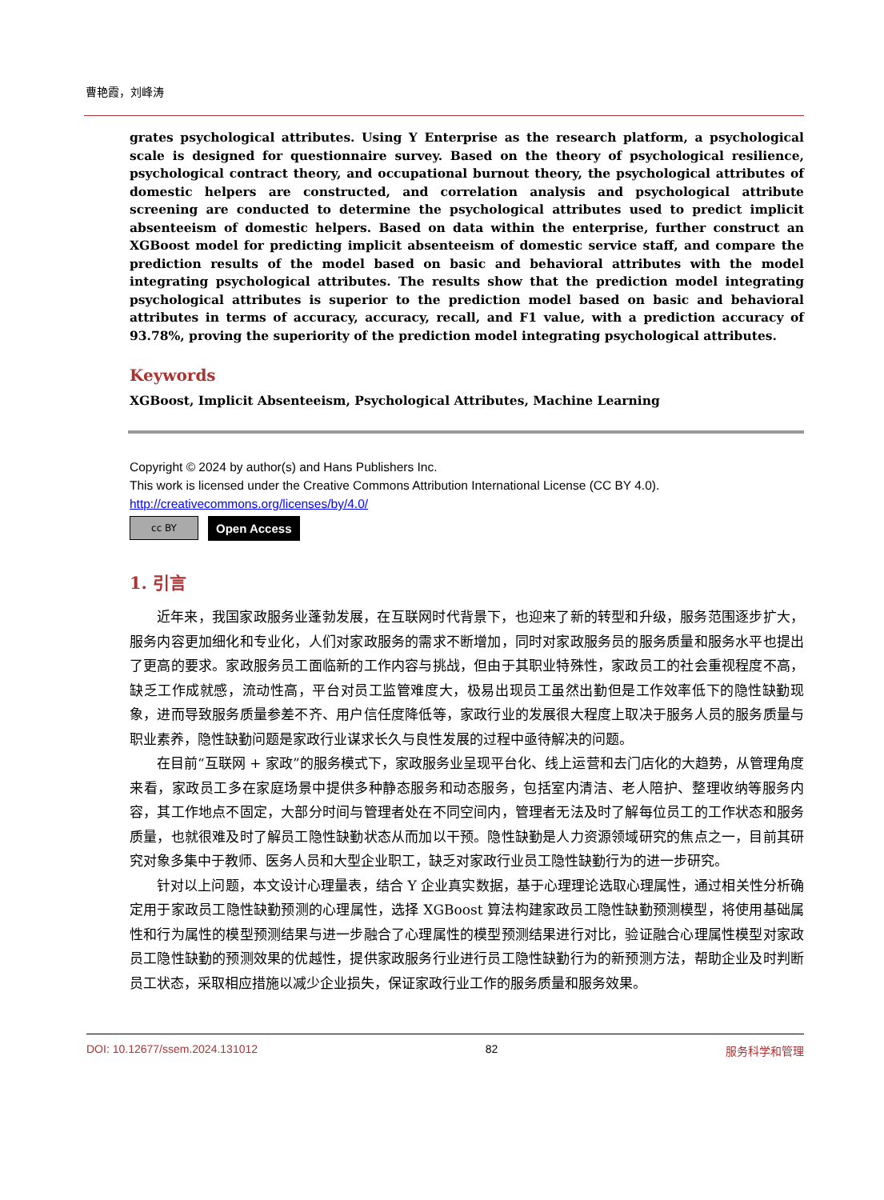曹艳霞，刘峰涛
grates psychological attributes. Using Y Enterprise as the research platform, a psychological scale is designed for questionnaire survey. Based on the theory of psychological resilience, psychological contract theory, and occupational burnout theory, the psychological attributes of domestic helpers are constructed, and correlation analysis and psychological attribute screening are conducted to determine the psychological attributes used to predict implicit absenteeism of domestic helpers. Based on data within the enterprise, further construct an XGBoost model for predicting implicit absenteeism of domestic service staff, and compare the prediction results of the model based on basic and behavioral attributes with the model integrating psychological attributes. The results show that the prediction model integrating psychological attributes is superior to the prediction model based on basic and behavioral attributes in terms of accuracy, accuracy, recall, and F1 value, with a prediction accuracy of 93.78%, proving the superiority of the prediction model integrating psychological attributes.
Keywords
XGBoost, Implicit Absenteeism, Psychological Attributes, Machine Learning
Copyright © 2024 by author(s) and Hans Publishers Inc.
This work is licensed under the Creative Commons Attribution International License (CC BY 4.0).
http://creativecommons.org/licenses/by/4.0/
cc BY Open Access
1. 引言
近年来，我国家政服务业蓬勃发展，在互联网时代背景下，也迎来了新的转型和升级，服务范围逐步扩大，服务内容更加细化和专业化，人们对家政服务的需求不断增加，同时对家政服务员的服务质量和服务水平也提出了更高的要求。家政服务员工面临新的工作内容与挑战，但由于其职业特殊性，家政员工的社会重视程度不高，缺乏工作成就感，流动性高，平台对员工监管难度大，极易出现员工虽然出勤但是工作效率低下的隐性缺勤现象，进而导致服务质量参差不齐、用户信任度降低等，家政行业的发展很大程度上取决于服务人员的服务质量与职业素养，隐性缺勤问题是家政行业谋求长久与良性发展的过程中亟待解决的问题。
在目前“互联网 + 家政”的服务模式下，家政服务业呈现平台化、线上运营和去门店化的大趋势，从管理角度来看，家政员工多在家庭场景中提供多种静态服务和动态服务，包括室内清洁、老人陪护、整理收纳等服务内容，其工作地点不固定，大部分时间与管理者处在不同空间内，管理者无法及时了解每位员工的工作状态和服务质量，也就很难及时了解员工隐性缺勤状态从而加以干预。隐性缺勤是人力资源领域研究的焦点之一，目前其研究对象多集中于教师、医务人员和大型企业职工，缺乏对家政行业员工隐性缺勤行为的进一步研究。
针对以上问题，本文设计心理量表，结合 Y 企业真实数据，基于心理理论选取心理属性，通过相关性分析确定用于家政员工隐性缺勤预测的心理属性，选择 XGBoost 算法构建家政员工隐性缺勤预测模型，将使用基础属性和行为属性的模型预测结果与进一步融合了心理属性的模型预测结果进行对比，验证融合心理属性模型对家政员工隐性缺勤的预测效果的优越性，提供家政服务行业进行员工隐性缺勤行为的新预测方法，帮助企业及时判断员工状态，采取相应措施以减少企业损失，保证家政行业工作的服务质量和服务效果。
DOI: 10.12677/ssem.2024.131012 82 服务科学和管理